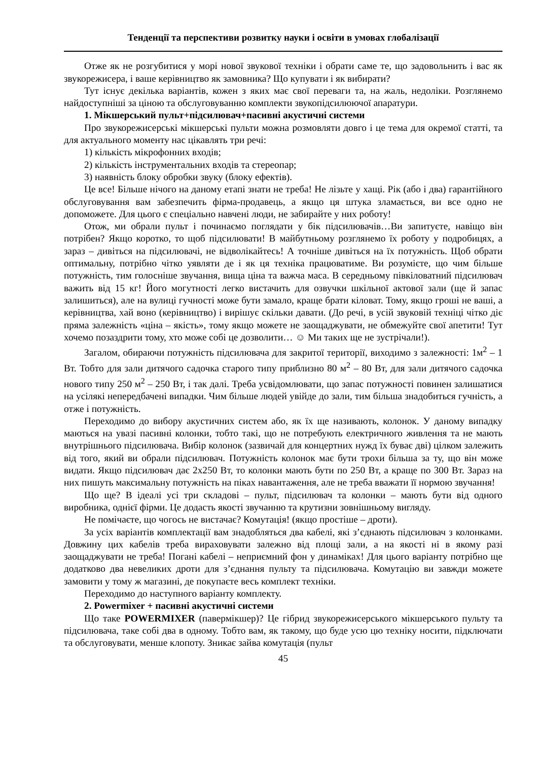Тенденції та перспективи розвитку науки і освіти в умовах глобалізації
Отже як не розгубитися у морі нової звукової техніки і обрати саме те, що задовольнить і вас як звукорежисера, і ваше керівництво як замовника? Що купувати і як вибирати?
Тут існує декілька варіантів, кожен з яких має свої переваги та, на жаль, недоліки. Розглянемо найдоступніші за ціною та обслуговуванню комплекти звукопідсилюючої апаратури.
1. Мікшерський пульт+підсилювач+пасивні акустичні системи
Про звукорежисерські мікшерські пульти можна розмовляти довго і це тема для окремої статті, та для актуального моменту нас цікавлять три речі:
1) кількість мікрофонних входів;
2) кількість інструментальних входів та стереопар;
3) наявність блоку обробки звуку (блоку ефектів).
Це все! Більше нічого на даному етапі знати не треба! Не лізьте у хащі. Рік (або і два) гарантійного обслуговування вам забезпечить фірма-продавець, а якщо ця штука зламається, ви все одно не допоможете. Для цього є спеціально навчені люди, не забирайте у них роботу!
Отож, ми обрали пульт і починаємо поглядати у бік підсилювачів…Ви запитуєте, навіщо він потрібен? Якщо коротко, то щоб підсилювати! В майбутньому розглянемо їх роботу у подробицях, а зараз – дивіться на підсилювачі, не відволікайтесь! А точніше дивіться на їх потужність. Щоб обрати оптимальну, потрібно чітко уявляти де і як ця техніка працюватиме. Ви розумієте, що чим більше потужність, тим голосніше звучання, вища ціна та важча маса. В середньому півкіловатний підсилювач важить від 15 кг! Його могутності легко вистачить для озвучки шкільної актової зали (ще й запас залишиться), але на вулиці гучності може бути замало, краще брати кіловат. Тому, якщо гроші не ваші, а керівництва, хай воно (керівництво) і вирішує скільки давати. (До речі, в усій звуковій техніці чітко діє пряма залежність «ціна – якість», тому якщо можете не заощаджувати, не обмежуйте свої апетити! Тут хочемо позаздрити тому, хто може собі це дозволити… ☺ Ми таких ще не зустрічали!).
Загалом, обираючи потужність підсилювача для закритої території, виходимо з залежності: 1м<sup>2</sup> – 1 Вт. Тобто для зали дитячого садочка старого типу приблизно 80 м<sup>2</sup> – 80 Вт, для зали дитячого садочка нового типу 250 м<sup>2</sup> – 250 Вт, і так далі. Треба усвідомлювати, що запас потужності повинен залишатися на усілякі непередбачені випадки. Чим більше людей увійде до зали, тим більша знадобиться гучність, а отже і потужність.
Переходимо до вибору акустичних систем або, як їх ще називають, колонок. У даному випадку маються на увазі пасивні колонки, тобто такі, що не потребують електричного живлення та не мають внутрішнього підсилювача. Вибір колонок (зазвичай для концертних нужд їх буває дві) цілком залежить від того, який ви обрали підсилювач. Потужність колонок має бути трохи більша за ту, що він може видати. Якщо підсилювач дає 2х250 Вт, то колонки мають бути по 250 Вт, а краще по 300 Вт. Зараз на них пишуть максимальну потужність на піках навантаження, але не треба вважати її нормою звучання!
Що ще? В ідеалі усі три складові – пульт, підсилювач та колонки – мають бути від одного виробника, однієї фірми. Це додасть якості звучанню та крутизни зовнішньому вигляду.
Не помічаєте, що чогось не вистачає? Комутація! (якщо простіше – дроти).
За усіх варіантів комплектації вам знадобляться два кабелі, які з’єднають підсилювач з колонками. Довжину цих кабелів треба вираховувати залежно від площі зали, а на якості ні в якому разі заощаджувати не треба! Погані кабелі – неприємний фон у динаміках! Для цього варіанту потрібно ще додатково два невеликих дроти для з’єднання пульту та підсилювача. Комутацію ви завжди можете замовити у тому ж магазині, де покупаєте весь комплект техніки.
Переходимо до наступного варіанту комплекту.
2. Powermixer + пасивні акустичні системи
Що таке POWERMIXER (павермікшер)? Це гібрид звукорежисерського мікшерського пульту та підсилювача, таке собі два в одному. Тобто вам, як такому, що буде усю цю техніку носити, підключати та обслуговувати, менше клопоту. Зникає зайва комутація (пульт
45